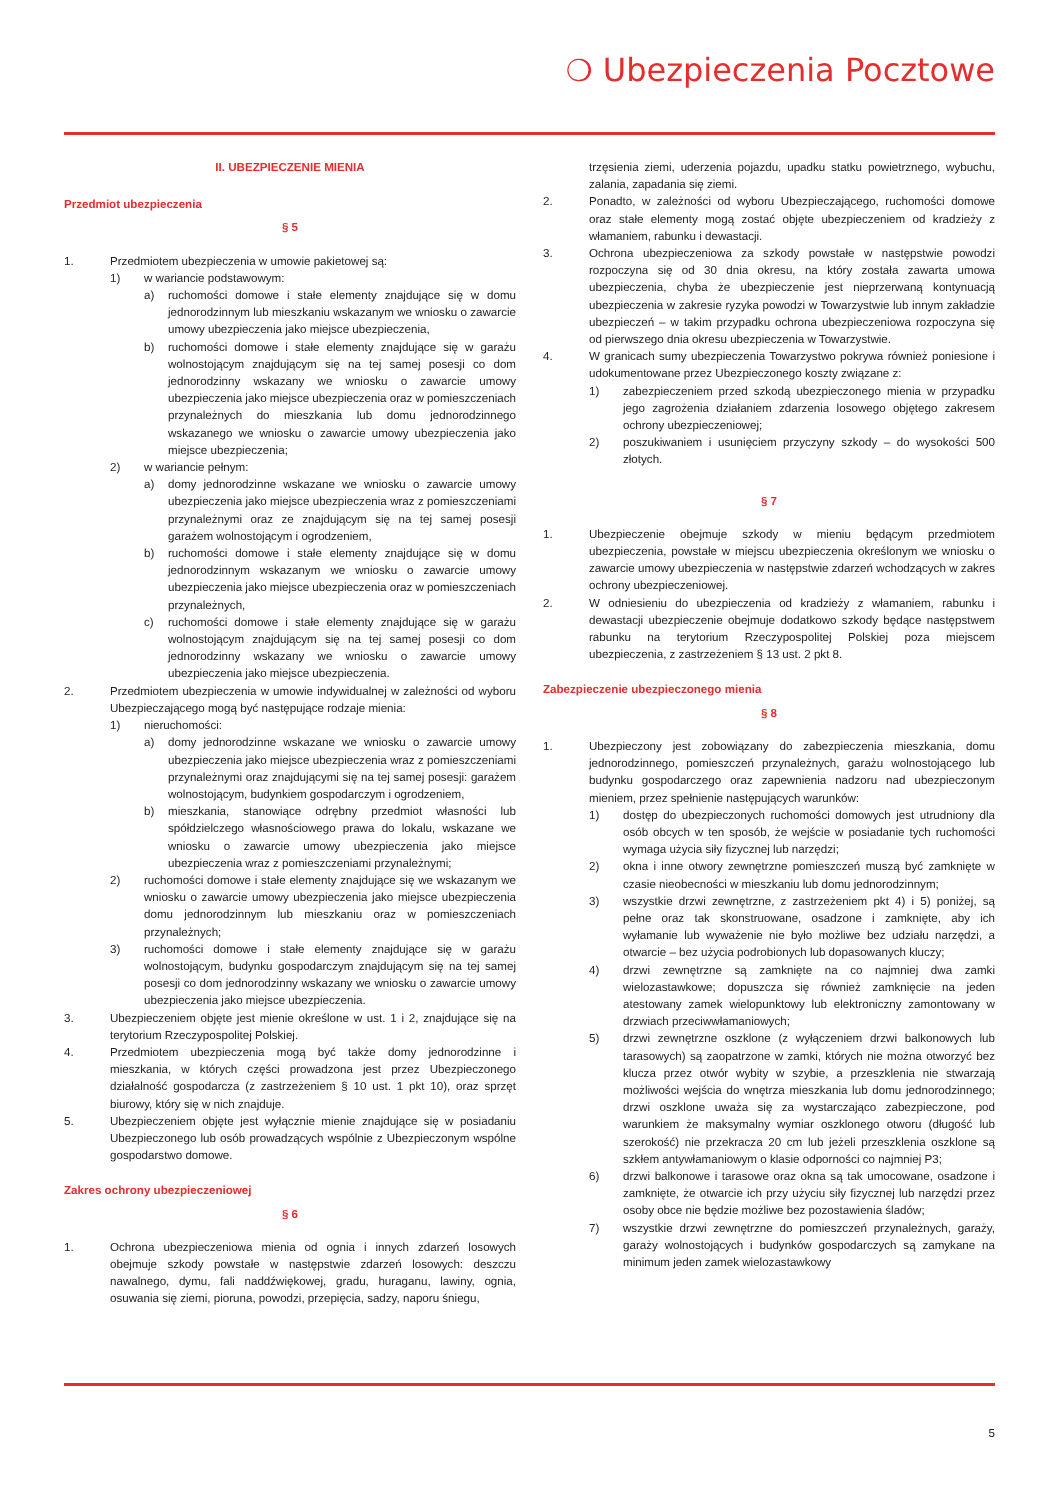❍ Ubezpieczenia Pocztowe
II. UBEZPIECZENIE MIENIA
Przedmiot ubezpieczenia
§ 5
1. Przedmiotem ubezpieczenia w umowie pakietowej są:
1) w wariancie podstawowym:
a) ruchomości domowe i stałe elementy znajdujące się w domu jednorodzinnym lub mieszkaniu wskazanym we wniosku o zawarcie umowy ubezpieczenia jako miejsce ubezpieczenia,
b) ruchomości domowe i stałe elementy znajdujące się w garażu wolnostojącym znajdującym się na tej samej posesji co dom jednorodzinny wskazany we wniosku o zawarcie umowy ubezpieczenia jako miejsce ubezpieczenia oraz w pomieszczeniach przynależnych do mieszkania lub domu jednorodzinnego wskazanego we wniosku o zawarcie umowy ubezpieczenia jako miejsce ubezpieczenia;
2) w wariancie pełnym:
a) domy jednorodzinne wskazane we wniosku o zawarcie umowy ubezpieczenia jako miejsce ubezpieczenia wraz z pomieszczeniami przynależnymi oraz ze znajdującym się na tej samej posesji garażem wolnostojącym i ogrodzeniem,
b) ruchomości domowe i stałe elementy znajdujące się w domu jednorodzinnym wskazanym we wniosku o zawarcie umowy ubezpieczenia jako miejsce ubezpieczenia oraz w pomieszczeniach przynależnych,
c) ruchomości domowe i stałe elementy znajdujące się w garażu wolnostojącym znajdującym się na tej samej posesji co dom jednorodzinny wskazany we wniosku o zawarcie umowy ubezpieczenia jako miejsce ubezpieczenia.
2. Przedmiotem ubezpieczenia w umowie indywidualnej w zależności od wyboru Ubezpieczającego mogą być następujące rodzaje mienia:
1) nieruchomości:
a) domy jednorodzinne wskazane we wniosku o zawarcie umowy ubezpieczenia jako miejsce ubezpieczenia wraz z pomieszczeniami przynależnymi oraz znajdującymi się na tej samej posesji: garażem wolnostojącym, budynkiem gospodarczym i ogrodzeniem,
b) mieszkania, stanowiące odrębny przedmiot własności lub spółdzielczego własnościowego prawa do lokalu, wskazane we wniosku o zawarcie umowy ubezpieczenia jako miejsce ubezpieczenia wraz z pomieszczeniami przynależnymi;
2) ruchomości domowe i stałe elementy znajdujące się we wskazanym we wniosku o zawarcie umowy ubezpieczenia jako miejsce ubezpieczenia domu jednorodzinnym lub mieszkaniu oraz w pomieszczeniach przynależnych;
3) ruchomości domowe i stałe elementy znajdujące się w garażu wolnostojącym, budynku gospodarczym znajdującym się na tej samej posesji co dom jednorodzinny wskazany we wniosku o zawarcie umowy ubezpieczenia jako miejsce ubezpieczenia.
3. Ubezpieczeniem objęte jest mienie określone w ust. 1 i 2, znajdujące się na terytorium Rzeczypospolitej Polskiej.
4. Przedmiotem ubezpieczenia mogą być także domy jednorodzinne i mieszkania, w których części prowadzona jest przez Ubezpieczonego działalność gospodarcza (z zastrzeżeniem § 10 ust. 1 pkt 10), oraz sprzęt biurowy, który się w nich znajduje.
5. Ubezpieczeniem objęte jest wyłącznie mienie znajdujące się w posiadaniu Ubezpieczonego lub osób prowadzących wspólnie z Ubezpieczonym wspólne gospodarstwo domowe.
Zakres ochrony ubezpieczeniowej
§ 6
1. Ochrona ubezpieczeniowa mienia od ognia i innych zdarzeń losowych obejmuje szkody powstałe w następstwie zdarzeń losowych: deszczu nawalnego, dymu, fali naddźwiękowej, gradu, huraganu, lawiny, ognia, osuwania się ziemi, pioruna, powodzi, przepięcia, sadzy, naporu śniegu,
trzęsienia ziemi, uderzenia pojazdu, upadku statku powietrznego, wybuchu, zalania, zapadania się ziemi.
2. Ponadto, w zależności od wyboru Ubezpieczającego, ruchomości domowe oraz stałe elementy mogą zostać objęte ubezpieczeniem od kradzieży z włamaniem, rabunku i dewastacji.
3. Ochrona ubezpieczeniowa za szkody powstałe w następstwie powodzi rozpoczyna się od 30 dnia okresu, na który została zawarta umowa ubezpieczenia, chyba że ubezpieczenie jest nieprzerwaną kontynuacją ubezpieczenia w zakresie ryzyka powodzi w Towarzystwie lub innym zakładzie ubezpieczeń – w takim przypadku ochrona ubezpieczeniowa rozpoczyna się od pierwszego dnia okresu ubezpieczenia w Towarzystwie.
4. W granicach sumy ubezpieczenia Towarzystwo pokrywa również poniesione i udokumentowane przez Ubezpieczonego koszty związane z:
1) zabezpieczeniem przed szkodą ubezpieczonego mienia w przypadku jego zagrożenia działaniem zdarzenia losowego objętego zakresem ochrony ubezpieczeniowej;
2) poszukiwaniem i usunięciem przyczyny szkody – do wysokości 500 złotych.
§ 7
1. Ubezpieczenie obejmuje szkody w mieniu będącym przedmiotem ubezpieczenia, powstałe w miejscu ubezpieczenia określonym we wniosku o zawarcie umowy ubezpieczenia w następstwie zdarzeń wchodzących w zakres ochrony ubezpieczeniowej.
2. W odniesieniu do ubezpieczenia od kradzieży z włamaniem, rabunku i dewastacji ubezpieczenie obejmuje dodatkowo szkody będące następstwem rabunku na terytorium Rzeczypospolitej Polskiej poza miejscem ubezpieczenia, z zastrzeżeniem § 13 ust. 2 pkt 8.
Zabezpieczenie ubezpieczonego mienia
§ 8
1. Ubezpieczony jest zobowiązany do zabezpieczenia mieszkania, domu jednorodzinnego, pomieszczeń przynależnych, garażu wolnostojącego lub budynku gospodarczego oraz zapewnienia nadzoru nad ubezpieczonym mieniem, przez spełnienie następujących warunków:
1) dostęp do ubezpieczonych ruchomości domowych jest utrudniony dla osób obcych w ten sposób, że wejście w posiadanie tych ruchomości wymaga użycia siły fizycznej lub narzędzi;
2) okna i inne otwory zewnętrzne pomieszczeń muszą być zamknięte w czasie nieobecności w mieszkaniu lub domu jednorodzinnym;
3) wszystkie drzwi zewnętrzne, z zastrzeżeniem pkt 4) i 5) poniżej, są pełne oraz tak skonstruowane, osadzone i zamknięte, aby ich wyłamanie lub wyważenie nie było możliwe bez udziału narzędzi, a otwarcie – bez użycia podrobionych lub dopasowanych kluczy;
4) drzwi zewnętrzne są zamknięte na co najmniej dwa zamki wielozastawkowe; dopuszcza się również zamknięcie na jeden atestowany zamek wielopunktowy lub elektroniczny zamontowany w drzwiach przeciwwłamaniowych;
5) drzwi zewnętrzne oszklone (z wyłączeniem drzwi balkonowych lub tarasowych) są zaopatrzone w zamki, których nie można otworzyć bez klucza przez otwór wybity w szybie, a przeszklenia nie stwarzają możliwości wejścia do wnętrza mieszkania lub domu jednorodzinnego; drzwi oszklone uważa się za wystarczająco zabezpieczone, pod warunkiem że maksymalny wymiar oszklonego otworu (długość lub szerokość) nie przekracza 20 cm lub jeżeli przeszklenia oszklone są szkłem antywłamaniowym o klasie odporności co najmniej P3;
6) drzwi balkonowe i tarasowe oraz okna są tak umocowane, osadzone i zamknięte, że otwarcie ich przy użyciu siły fizycznej lub narzędzi przez osoby obce nie będzie możliwe bez pozostawienia śladów;
7) wszystkie drzwi zewnętrzne do pomieszczeń przynależnych, garaży, garaży wolnostojących i budynków gospodarczych są zamykane na minimum jeden zamek wielozastawkowy
5